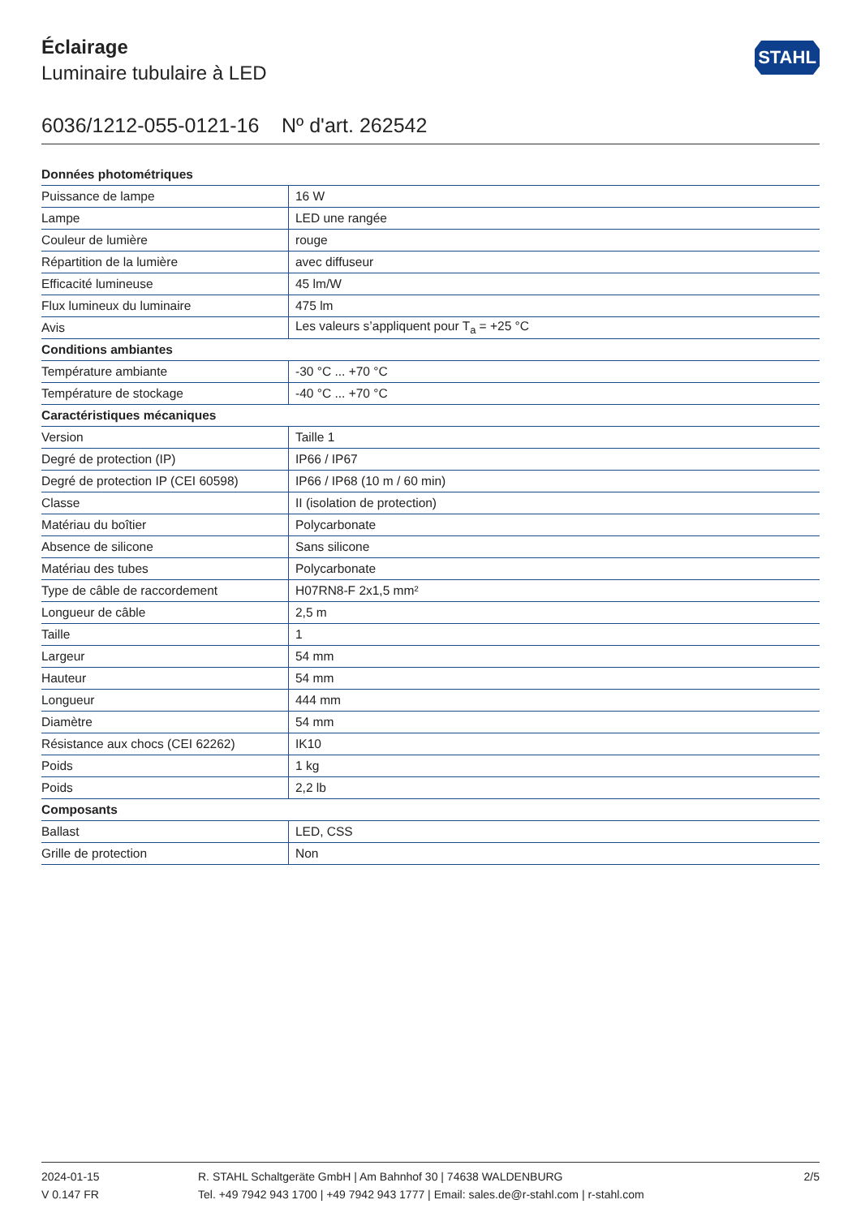Éclairage
Luminaire tubulaire à LED
STAHL
6036/1212-055-0121-16 Nº d'art. 262542
| Données photométriques | |
| --- | --- |
| Puissance de lampe | 16 W |
| Lampe | LED une rangée |
| Couleur de lumière | rouge |
| Répartition de la lumière | avec diffuseur |
| Efficacité lumineuse | 45 lm/W |
| Flux lumineux du luminaire | 475 lm |
| Avis | Les valeurs s’appliquent pour T<sub>a</sub> = +25 °C |
| Conditions ambiantes | |
| Température ambiante | -30 °C ... +70 °C |
| Température de stockage | -40 °C ... +70 °C |
| Caractéristiques mécaniques | |
| Version | Taille 1 |
| Degré de protection (IP) | IP66 / IP67 |
| Degré de protection IP (CEI 60598) | IP66 / IP68 (10 m / 60 min) |
| Classe | II (isolation de protection) |
| Matériau du boîtier | Polycarbonate |
| Absence de silicone | Sans silicone |
| Matériau des tubes | Polycarbonate |
| Type de câble de raccordement | H07RN8-F 2x1,5 mm² |
| Longueur de câble | 2,5 m |
| Taille | 1 |
| Largeur | 54 mm |
| Hauteur | 54 mm |
| Longueur | 444 mm |
| Diamètre | 54 mm |
| Résistance aux chocs (CEI 62262) | IK10 |
| Poids | 1 kg |
| Poids | 2,2 lb |
| Composants | |
| Ballast | LED, CSS |
| Grille de protection | Non |
2024-01-15
V 0.147 FR
R. STAHL Schaltgeräte GmbH | Am Bahnhof 30 | 74638 WALDENBURG
Tel. +49 7942 943 1700 | +49 7942 943 1777 | Email: sales.de@r-stahl.com | r-stahl.com
2/5